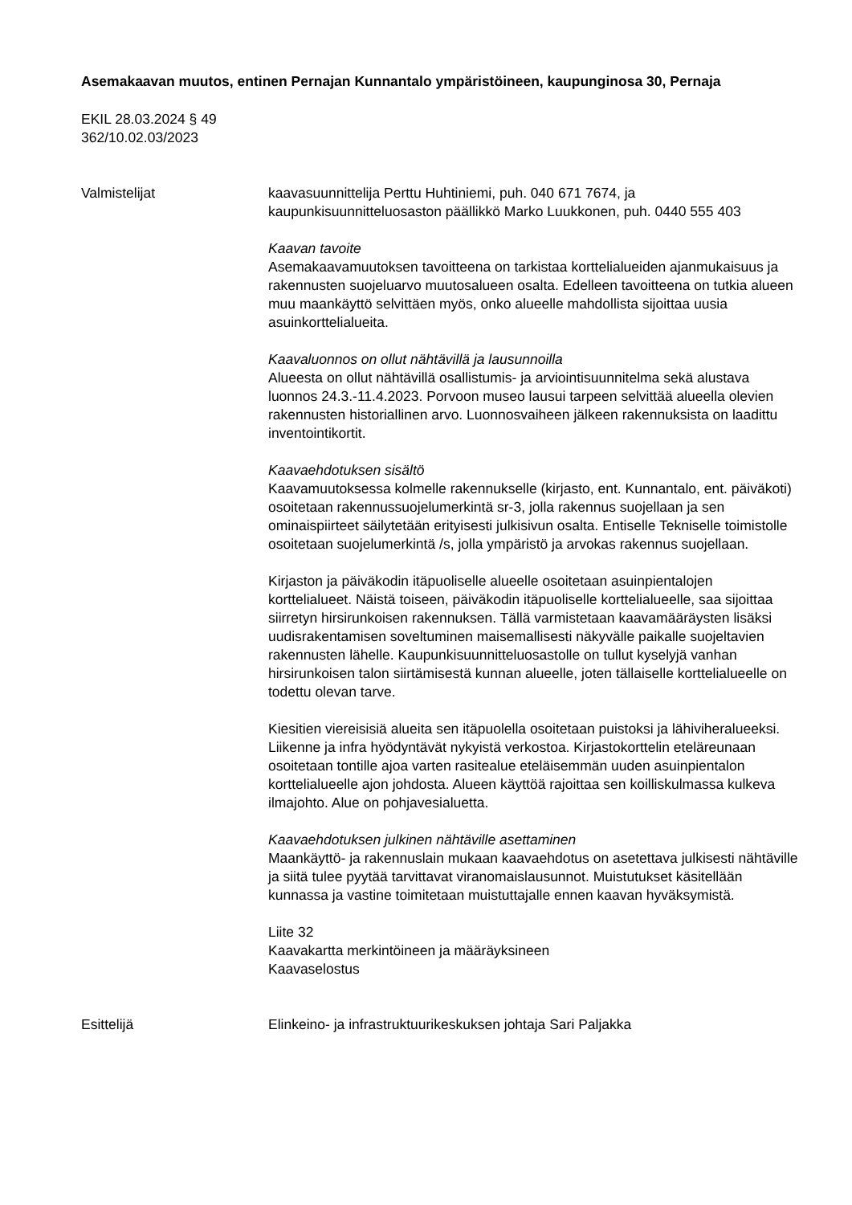Asemakaavan muutos, entinen Pernajan Kunnantalo ympäristöineen, kaupunginosa 30, Pernaja
EKIL 28.03.2024 § 49
362/10.02.03/2023
Valmistelijat kaavasuunnittelija Perttu Huhtiniemi, puh. 040 671 7674, ja kaupunkisuunnitteluosaston päällikkö Marko Luukkonen, puh. 0440 555 403
Kaavan tavoite
Asemakaavamuutoksen tavoitteena on tarkistaa korttelialueiden ajanmukaisuus ja rakennusten suojeluarvo muutosalueen osalta. Edelleen tavoitteena on tutkia alueen muu maankäyttö selvittäen myös, onko alueelle mahdollista sijoittaa uusia asuinkorttelialueita.
Kaavaluonnos on ollut nähtävillä ja lausunnoilla
Alueesta on ollut nähtävillä osallistumis- ja arviointisuunnitelma sekä alustava luonnos 24.3.-11.4.2023. Porvoon museo lausui tarpeen selvittää alueella olevien rakennusten historiallinen arvo. Luonnosvaiheen jälkeen rakennuksista on laadittu inventointikortit.
Kaavaehdotuksen sisältö
Kaavamuutoksessa kolmelle rakennukselle (kirjasto, ent. Kunnantalo, ent. päiväkoti) osoitetaan rakennussuojelumerkintä sr-3, jolla rakennus suojellaan ja sen ominaispiirteet säilytetään erityisesti julkisivun osalta. Entiselle Tekniselle toimistolle osoitetaan suojelumerkintä /s, jolla ympäristö ja arvokas rakennus suojellaan.
Kirjaston ja päiväkodin itäpuoliselle alueelle osoitetaan asuinpientalojen korttelialueet. Näistä toiseen, päiväkodin itäpuoliselle korttelialueelle, saa sijoittaa siirretyn hirsirunkoisen rakennuksen. Tällä varmistetaan kaavamääräysten lisäksi uudisrakentamisen soveltuminen maisemallisesti näkyvälle paikalle suojeltavien rakennusten lähelle. Kaupunkisuunnitteluosastolle on tullut kyselyjä vanhan hirsirunkoisen talon siirtämisestä kunnan alueelle, joten tällaiselle korttelialueelle on todettu olevan tarve.
Kiesitien viereisisiä alueita sen itäpuolella osoitetaan puistoksi ja lähiviheralueeksi. Liikenne ja infra hyödyntävät nykyistä verkostoa. Kirjastokorttelin eteläreunaan osoitetaan tontille ajoa varten rasitealue eteläisemmän uuden asuinpientalon korttelialueelle ajon johdosta. Alueen käyttöä rajoittaa sen koilliskulmassa kulkeva ilmajohto. Alue on pohjavesialuetta.
Kaavaehdotuksen julkinen nähtäville asettaminen
Maankäyttö- ja rakennuslain mukaan kaavaehdotus on asetettava julkisesti nähtäville ja siitä tulee pyytää tarvittavat viranomaislausunnot. Muistutukset käsitellään kunnassa ja vastine toimitetaan muistuttajalle ennen kaavan hyväksymistä.
Liite 32
Kaavakartta merkintöineen ja määräyksineen
Kaavaselostus
Esittelijä Elinkeino- ja infrastruktuurikeskuksen johtaja Sari Paljakka